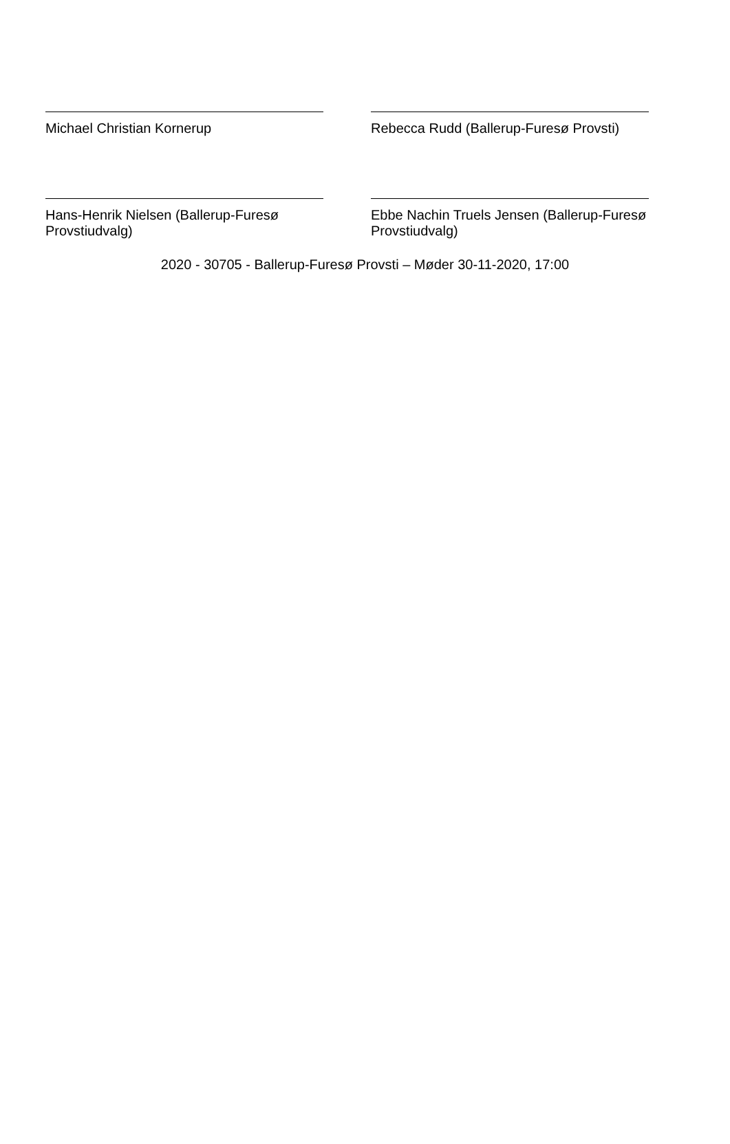Michael Christian Kornerup Rebecca Rudd (Ballerup-Furesø Provsti)
Hans-Henrik Nielsen (Ballerup-Furesø Provstiudvalg)
Ebbe Nachin Truels Jensen (Ballerup-Furesø Provstiudvalg)
2020 - 30705 - Ballerup-Furesø Provsti – Møder 30-11-2020, 17:00